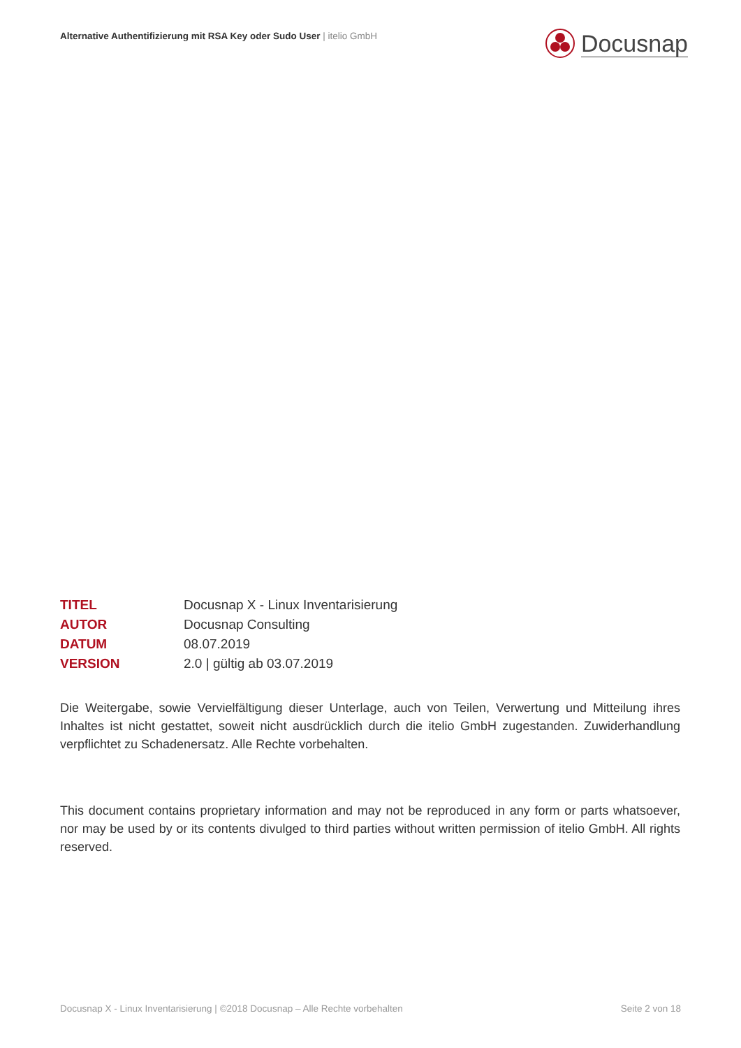Alternative Authentifizierung mit RSA Key oder Sudo User | itelio GmbH
Docusnap
TITEL Docusnap X - Linux Inventarisierung
AUTOR Docusnap Consulting
DATUM 08.07.2019
VERSION 2.0 | gültig ab 03.07.2019
Die Weitergabe, sowie Vervielfältigung dieser Unterlage, auch von Teilen, Verwertung und Mitteilung ihres Inhaltes ist nicht gestattet, soweit nicht ausdrücklich durch die itelio GmbH zugestanden. Zuwiderhandlung verpflichtet zu Schadenersatz. Alle Rechte vorbehalten.
This document contains proprietary information and may not be reproduced in any form or parts whatsoever, nor may be used by or its contents divulged to third parties without written permission of itelio GmbH. All rights reserved.
Docusnap X - Linux Inventarisierung | ©2018 Docusnap – Alle Rechte vorbehalten Seite 2 von 18